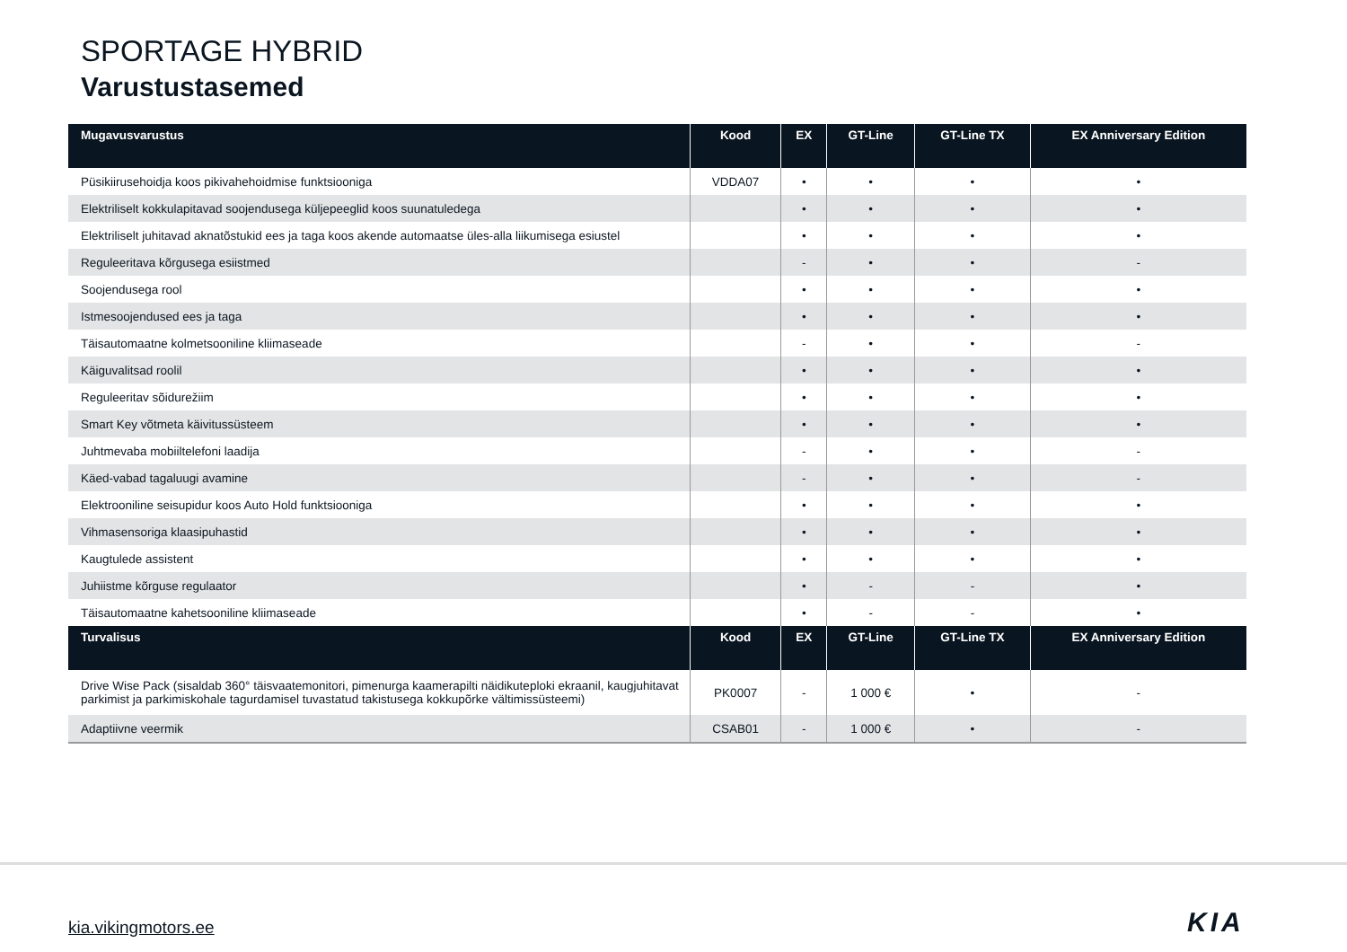SPORTAGE HYBRID
Varustustasemed
| Mugavusvarustus | Kood | EX | GT-Line | GT-Line TX | EX Anniversary Edition |
| --- | --- | --- | --- | --- | --- |
| Püsikiirusehoidja koos pikivahehoidmise funktsiooniga | VDDA07 | • | • | • | • |
| Elektriliselt kokkulapitavad soojendusega küljepeeglid koos suunatuledega | | • | • | • | • |
| Elektriliselt juhitavad aknatõstukid ees ja taga koos akende automaatse üles-alla liikumisega esiustel | | • | • | • | • |
| Reguleeritava kõrgusega esiistmed | | - | • | • | - |
| Soojendusega rool | | • | • | • | • |
| Istmesoojendused ees ja taga | | • | • | • | • |
| Täisautomaatne kolmetsooniline kliimaseade | | - | • | • | - |
| Käiguvalitsad roolil | | • | • | • | • |
| Reguleeritav sõidurežiim | | • | • | • | • |
| Smart Key võtmeta käivitussüsteem | | • | • | • | • |
| Juhtmevaba mobiiltelefoni laadija | | - | • | • | - |
| Käed-vabad tagaluugi avamine | | - | • | • | - |
| Elektrooniline seisupidur koos Auto Hold funktsiooniga | | • | • | • | • |
| Vihmasensoriga klaasipuhastid | | • | • | • | • |
| Kaugtulede assistent | | • | • | • | • |
| Juhiistme kõrguse regulaator | | • | - | - | • |
| Täisautomaatne kahetsooniline kliimaseade | | • | - | - | • |
| Turvalisus | Kood | EX | GT-Line | GT-Line TX | EX Anniversary Edition |
| Drive Wise Pack (sisaldab 360° täisvaatemonitori, pimenurga kaamerapilti näidikuteploki ekraanil, kaugjuhitavat parkimist ja parkimiskohale tagurdamisel tuvastatud takistusega kokkupõrke vältimissüsteemi) | PK0007 | - | 1 000 € | • | - |
| Adaptiivne veermik | CSAB01 | - | 1 000 € | • | - |
kia.vikingmotors.ee KIA